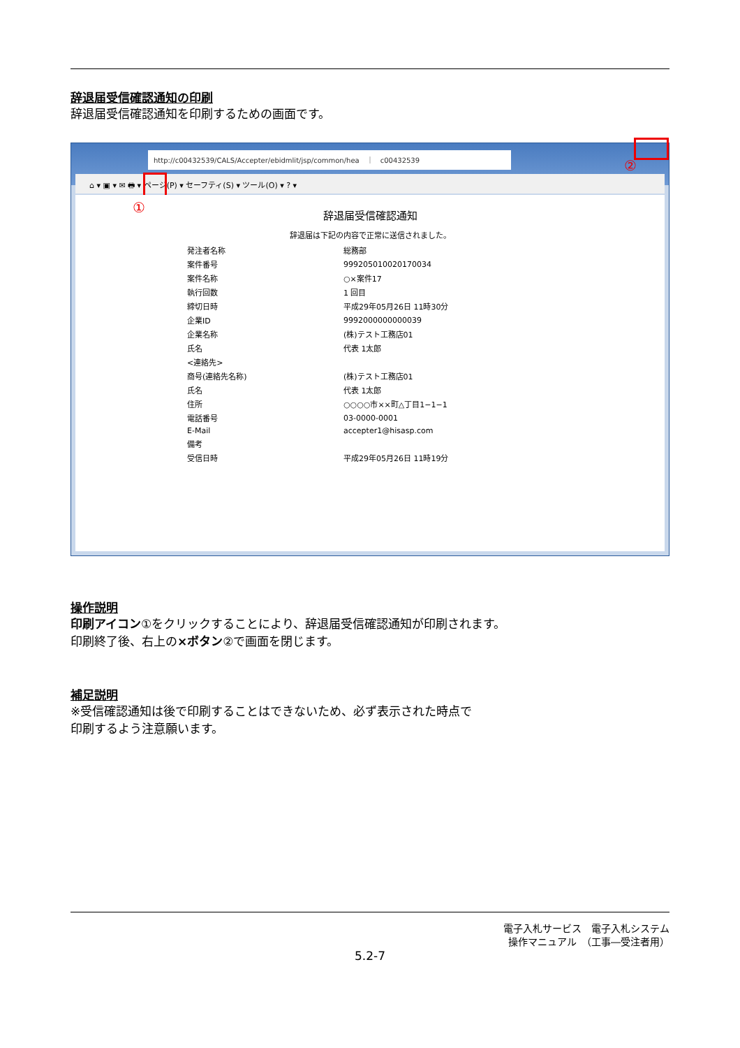辞退届受信確認通知の印刷
辞退届受信確認通知を印刷するための画面です。
http://c00432539/CALS/Accepter/ebidmlit/jsp/common/hea　｜　c00432539
⌂ ▾ ▣ ▾ ✉ 🖶 ▾ ページ(P) ▾ セーフティ(S) ▾ ツール(O) ▾ ? ▾
①
②
辞退届受信確認通知
辞退届は下記の内容で正常に送信されました。
| 発注者名称 | 総務部 |
| 案件番号 | 999205010020170034 |
| 案件名称 | ○×案件17 |
| 執行回数 | 1 回目 |
| 締切日時 | 平成29年05月26日 11時30分 |
| 企業ID | 9992000000000039 |
| 企業名称 | (株)テスト工務店01 |
| 氏名 | 代表 1太郎 |
| <連絡先> | |
| 商号(連絡先名称) | (株)テスト工務店01 |
| 氏名 | 代表 1太郎 |
| 住所 | ○○○○市××町△丁目1−1−1 |
| 電話番号 | 03-0000-0001 |
| E-Mail | accepter1@hisasp.com |
| 備考 | |
| 受信日時 | 平成29年05月26日 11時19分 |
操作説明
印刷アイコン①をクリックすることにより、辞退届受信確認通知が印刷されます。
印刷終了後、右上の×ボタン②で画面を閉じます。
補足説明
※受信確認通知は後で印刷することはできないため、必ず表示された時点で
印刷するよう注意願います。
電子入札サービス　電子入札システム
操作マニュアル　（工事―受注者用）
5.2-7